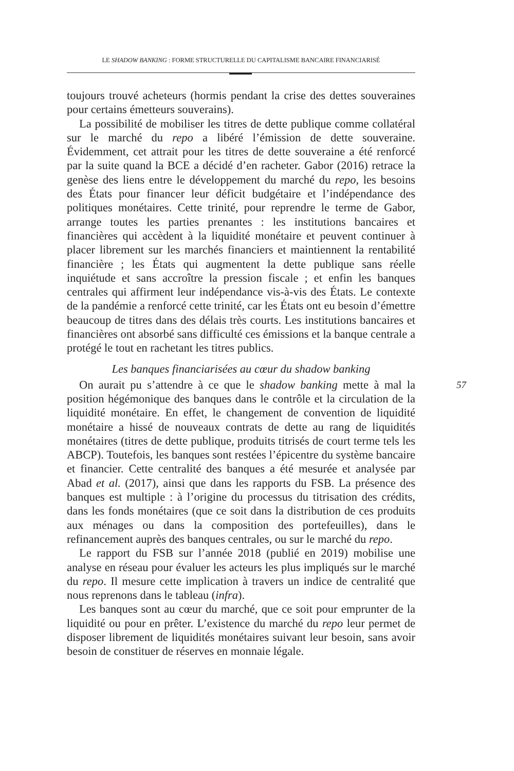LE SHADOW BANKING : FORME STRUCTURELLE DU CAPITALISME BANCAIRE FINANCIARISÉ
toujours trouvé acheteurs (hormis pendant la crise des dettes souveraines pour certains émetteurs souverains).
La possibilité de mobiliser les titres de dette publique comme collatéral sur le marché du repo a libéré l’émission de dette souveraine. Évidemment, cet attrait pour les titres de dette souveraine a été renforcé par la suite quand la BCE a décidé d’en racheter. Gabor (2016) retrace la genèse des liens entre le développement du marché du repo, les besoins des États pour financer leur déficit budgétaire et l’indépendance des politiques monétaires. Cette trinité, pour reprendre le terme de Gabor, arrange toutes les parties prenantes : les institutions bancaires et financières qui accèdent à la liquidité monétaire et peuvent continuer à placer librement sur les marchés financiers et maintiennent la rentabilité financière ; les États qui augmentent la dette publique sans réelle inquiétude et sans accroître la pression fiscale ; et enfin les banques centrales qui affirment leur indépendance vis-à-vis des États. Le contexte de la pandémie a renforcé cette trinité, car les États ont eu besoin d’émettre beaucoup de titres dans des délais très courts. Les institutions bancaires et financières ont absorbé sans difficulté ces émissions et la banque centrale a protégé le tout en rachetant les titres publics.
Les banques financiarisées au cœur du shadow banking
On aurait pu s’attendre à ce que le shadow banking mette à mal la position hégémonique des banques dans le contrôle et la circulation de la liquidité monétaire. En effet, le changement de convention de liquidité monétaire a hissé de nouveaux contrats de dette au rang de liquidités monétaires (titres de dette publique, produits titrisés de court terme tels les ABCP). Toutefois, les banques sont restées l’épicentre du système bancaire et financier. Cette centralité des banques a été mesurée et analysée par Abad et al. (2017), ainsi que dans les rapports du FSB. La présence des banques est multiple : à l’origine du processus du titrisation des crédits, dans les fonds monétaires (que ce soit dans la distribution de ces produits aux ménages ou dans la composition des portefeuilles), dans le refinancement auprès des banques centrales, ou sur le marché du repo.
Le rapport du FSB sur l’année 2018 (publié en 2019) mobilise une analyse en réseau pour évaluer les acteurs les plus impliqués sur le marché du repo. Il mesure cette implication à travers un indice de centralité que nous reprenons dans le tableau (infra).
Les banques sont au cœur du marché, que ce soit pour emprunter de la liquidité ou pour en prêter. L’existence du marché du repo leur permet de disposer librement de liquidités monétaires suivant leur besoin, sans avoir besoin de constituer de réserves en monnaie légale.
57